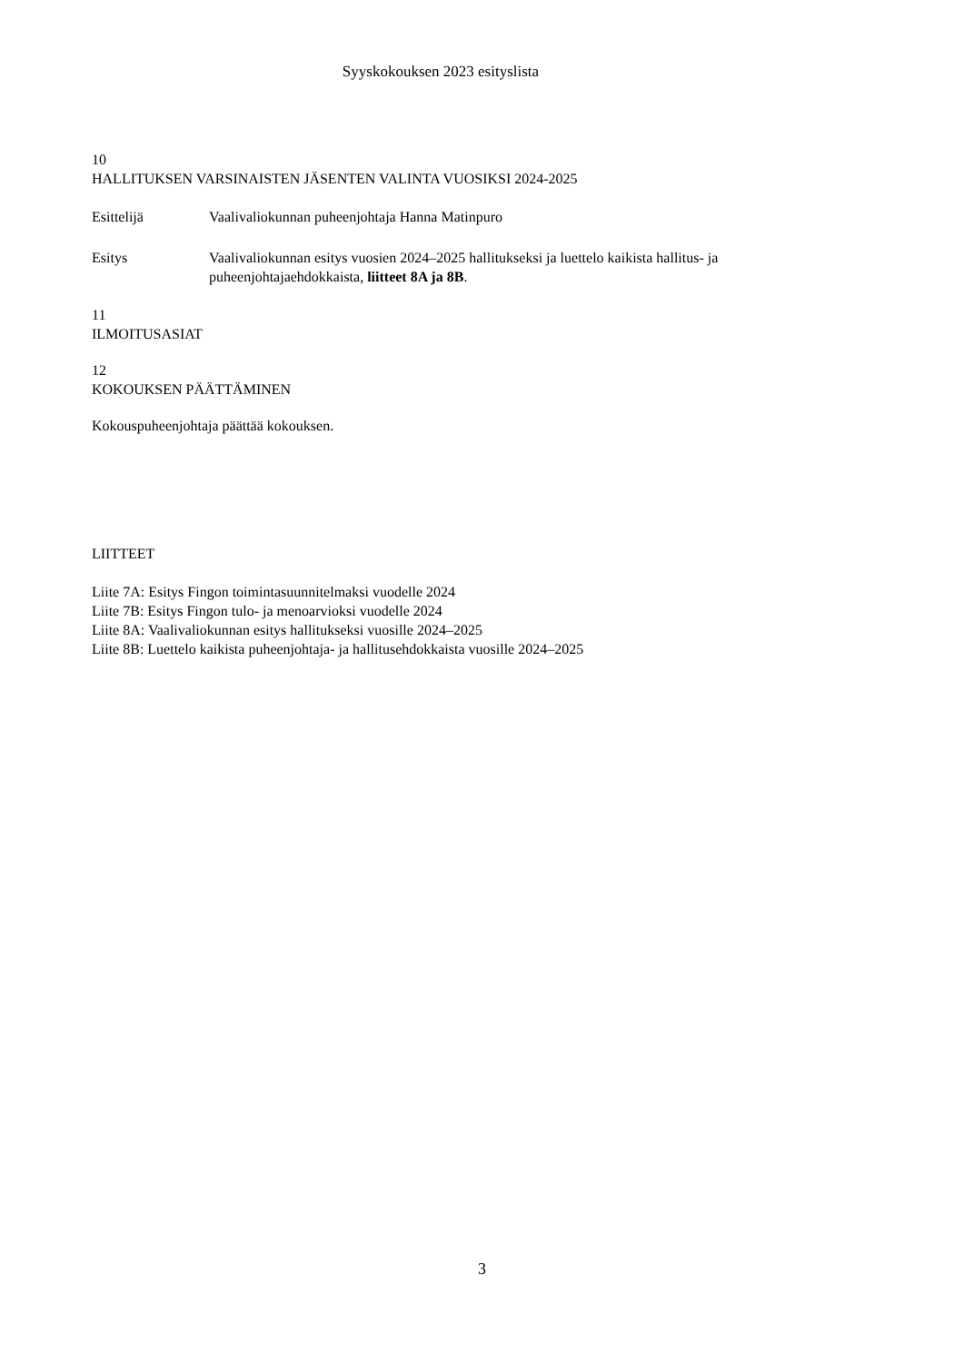Syyskokouksen 2023 esityslista
10
HALLITUKSEN VARSINAISTEN JÄSENTEN VALINTA VUOSIKSI 2024-2025
Esittelijä Vaalivaliokunnan puheenjohtaja Hanna Matinpuro
Esitys Vaalivaliokunnan esitys vuosien 2024–2025 hallitukseksi ja luettelo kaikista hallitus- ja puheenjohtajaehdokkaista, liitteet 8A ja 8B.
11
ILMOITUSASIAT
12
KOKOUKSEN PÄÄTTÄMINEN
Kokouspuheenjohtaja päättää kokouksen.
LIITTEET
Liite 7A: Esitys Fingon toimintasuunnitelmaksi vuodelle 2024
Liite 7B: Esitys Fingon tulo- ja menoarvioksi vuodelle 2024
Liite 8A: Vaalivaliokunnan esitys hallitukseksi vuosille 2024–2025
Liite 8B: Luettelo kaikista puheenjohtaja- ja hallitusehdokkaista vuosille 2024–2025
3